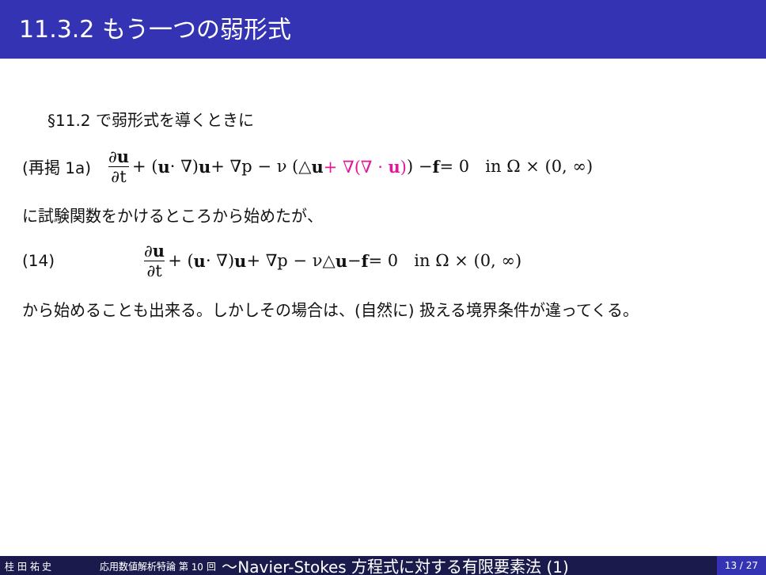11.3.2 もう一つの弱形式
§11.2 で弱形式を導くときに
(再掲 1a) ∂u ∂t + (u · ∇) u + ∇p − ν (△ u + ∇(∇ · u)) − f = 0 in Ω × (0, ∞)
に試験関数をかけるところから始めたが、
(14) ∂u ∂t + (u · ∇) u + ∇p − ν△ u − f = 0 in Ω × (0, ∞)
から始めることも出来る。しかしその場合は、(自然に) 扱える境界条件が違ってくる。
桂 田 祐 史 応用数値解析特論 第 10 回 〜Navier-Stokes 方程式に対する有限要素法 (1) 13 / 27